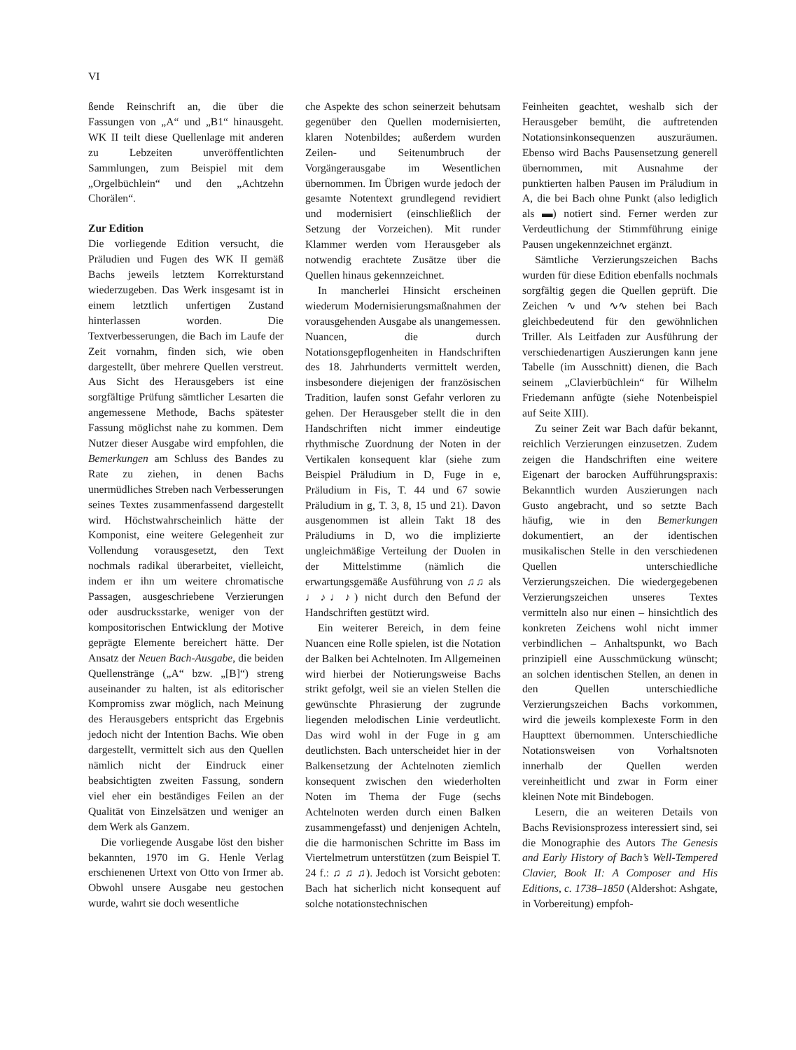VI
ßende Reinschrift an, die über die Fassungen von „A“ und „B1“ hinausgeht. WK II teilt diese Quellenlage mit anderen zu Lebzeiten unveröffentlichten Sammlungen, zum Beispiel mit dem „Orgelbüchlein“ und den „Achtzehn Chorälen“.
Zur Edition
Die vorliegende Edition versucht, die Präludien und Fugen des WK II gemäß Bachs jeweils letztem Korrekturstand wiederzugeben. Das Werk insgesamt ist in einem letztlich unfertigen Zustand hinterlassen worden. Die Textverbesserungen, die Bach im Laufe der Zeit vornahm, finden sich, wie oben dargestellt, über mehrere Quellen verstreut. Aus Sicht des Herausgebers ist eine sorgfältige Prüfung sämtlicher Lesarten die angemessene Methode, Bachs spätester Fassung möglichst nahe zu kommen. Dem Nutzer dieser Ausgabe wird empfohlen, die Bemerkungen am Schluss des Bandes zu Rate zu ziehen, in denen Bachs unermüdliches Streben nach Verbesserungen seines Textes zusammenfassend dargestellt wird. Höchstwahrscheinlich hätte der Komponist, eine weitere Gelegenheit zur Vollendung vorausgesetzt, den Text nochmals radikal überarbeitet, vielleicht, indem er ihn um weitere chromatische Passagen, ausgeschriebene Verzierungen oder ausdrucksstarke, weniger von der kompositorischen Entwicklung der Motive geprägte Elemente bereichert hätte. Der Ansatz der Neuen Bach-Ausgabe, die beiden Quellenstränge („A“ bzw. „[B]“) streng auseinander zu halten, ist als editorischer Kompromiss zwar möglich, nach Meinung des Herausgebers entspricht das Ergebnis jedoch nicht der Intention Bachs. Wie oben dargestellt, vermittelt sich aus den Quellen nämlich nicht der Eindruck einer beabsichtigten zweiten Fassung, sondern viel eher ein beständiges Feilen an der Qualität von Einzelsätzen und weniger an dem Werk als Ganzem.
Die vorliegende Ausgabe löst den bisher bekannten, 1970 im G. Henle Verlag erschienenen Urtext von Otto von Irmer ab. Obwohl unsere Ausgabe neu gestochen wurde, wahrt sie doch wesentliche
che Aspekte des schon seinerzeit behutsam gegenüber den Quellen modernisierten, klaren Notenbildes; außerdem wurden Zeilen- und Seitenumbruch der Vorgängerausgabe im Wesentlichen übernommen. Im Übrigen wurde jedoch der gesamte Notentext grundlegend revidiert und modernisiert (einschließlich der Setzung der Vorzeichen). Mit runder Klammer werden vom Herausgeber als notwendig erachtete Zusätze über die Quellen hinaus gekennzeichnet.
In mancherlei Hinsicht erscheinen wiederum Modernisierungsmaßnahmen der vorausgehenden Ausgabe als unangemessen. Nuancen, die durch Notationsgepflogenheiten in Handschriften des 18. Jahrhunderts vermittelt werden, insbesondere diejenigen der französischen Tradition, laufen sonst Gefahr verloren zu gehen. Der Herausgeber stellt die in den Handschriften nicht immer eindeutige rhythmische Zuordnung der Noten in der Vertikalen konsequent klar (siehe zum Beispiel Präludium in D, Fuge in e, Präludium in Fis, T. 44 und 67 sowie Präludium in g, T. 3, 8, 15 und 21). Davon ausgenommen ist allein Takt 18 des Präludiums in D, wo die implizierte ungleichmäßige Verteilung der Duolen in der Mittelstimme (nämlich die erwartungsgemäße Ausführung von ♫♫ als ♩♪♩♪) nicht durch den Befund der Handschriften gestützt wird.
Ein weiterer Bereich, in dem feine Nuancen eine Rolle spielen, ist die Notation der Balken bei Achtelnoten. Im Allgemeinen wird hierbei der Notierungsweise Bachs strikt gefolgt, weil sie an vielen Stellen die gewünschte Phrasierung der zugrunde liegenden melodischen Linie verdeutlicht. Das wird wohl in der Fuge in g am deutlichsten. Bach unterscheidet hier in der Balkensetzung der Achtelnoten ziemlich konsequent zwischen den wiederholten Noten im Thema der Fuge (sechs Achtelnoten werden durch einen Balken zusammengefasst) und denjenigen Achteln, die die harmonischen Schritte im Bass im Viertelmetrum unterstützen (zum Beispiel T. 24 f.: ♫ ♫ ♫). Jedoch ist Vorsicht geboten: Bach hat sicherlich nicht konsequent auf solche notationstechnischen
Feinheiten geachtet, weshalb sich der Herausgeber bemüht, die auftretenden Notationsinkonsequenzen auszuräumen. Ebenso wird Bachs Pausensetzung generell übernommen, mit Ausnahme der punktierten halben Pausen im Präludium in A, die bei Bach ohne Punkt (also lediglich als ▬) notiert sind. Ferner werden zur Verdeutlichung der Stimmführung einige Pausen ungekennzeichnet ergänzt.
Sämtliche Verzierungszeichen Bachs wurden für diese Edition ebenfalls nochmals sorgfältig gegen die Quellen geprüft. Die Zeichen ∿ und ∿∿ stehen bei Bach gleichbedeutend für den gewöhnlichen Triller. Als Leitfaden zur Ausführung der verschiedenartigen Auszierungen kann jene Tabelle (im Ausschnitt) dienen, die Bach seinem „Clavierbüchlein“ für Wilhelm Friedemann anfügte (siehe Notenbeispiel auf Seite XIII).
Zu seiner Zeit war Bach dafür bekannt, reichlich Verzierungen einzusetzen. Zudem zeigen die Handschriften eine weitere Eigenart der barocken Aufführungspraxis: Bekanntlich wurden Auszierungen nach Gusto angebracht, und so setzte Bach häufig, wie in den Bemerkungen dokumentiert, an der identischen musikalischen Stelle in den verschiedenen Quellen unterschiedliche Verzierungszeichen. Die wiedergegebenen Verzierungszeichen unseres Textes vermitteln also nur einen – hinsichtlich des konkreten Zeichens wohl nicht immer verbindlichen – Anhaltspunkt, wo Bach prinzipiell eine Ausschmückung wünscht; an solchen identischen Stellen, an denen in den Quellen unterschiedliche Verzierungszeichen Bachs vorkommen, wird die jeweils komplexeste Form in den Haupttext übernommen. Unterschiedliche Notationsweisen von Vorhaltsnoten innerhalb der Quellen werden vereinheitlicht und zwar in Form einer kleinen Note mit Bindebogen.
Lesern, die an weiteren Details von Bachs Revisionsprozess interessiert sind, sei die Monographie des Autors The Genesis and Early History of Bach’s Well-Tempered Clavier, Book II: A Composer and His Editions, c. 1738–1850 (Aldershot: Ashgate, in Vorbereitung) empfoh-